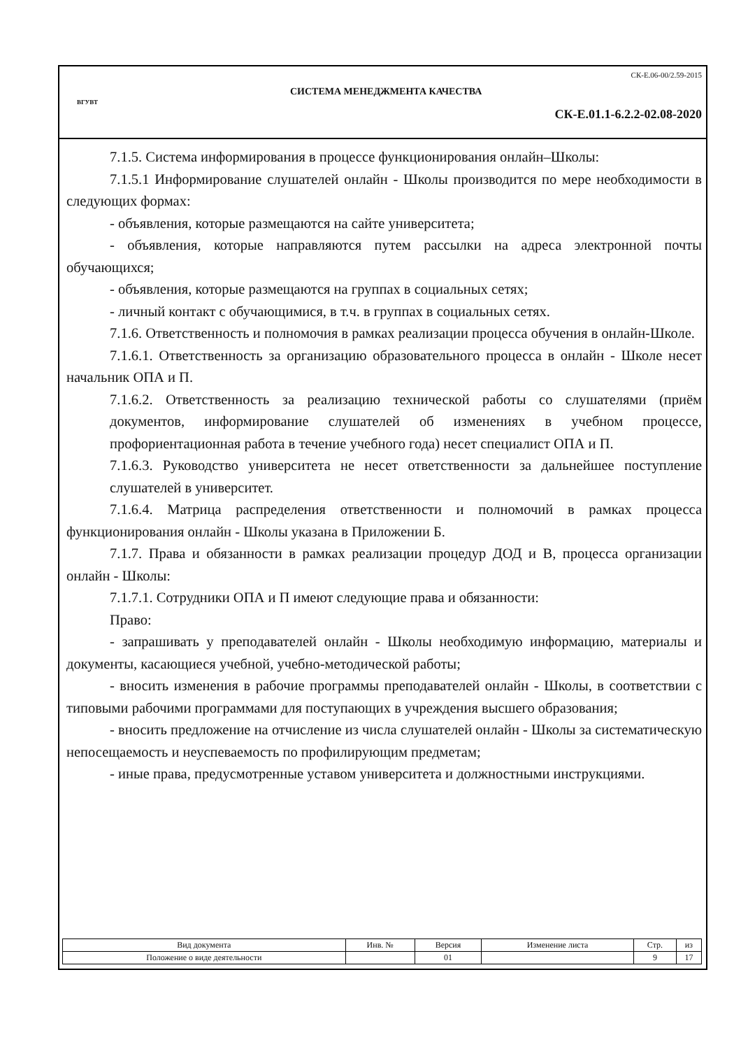ВГУВТ
СК-Е.06-00/2.59-2015
СИСТЕМА МЕНЕДЖМЕНТА КАЧЕСТВА
СК-Е.01.1-6.2.2-02.08-2020
7.1.5. Система информирования в процессе функционирования онлайн–Школы:
7.1.5.1 Информирование слушателей онлайн - Школы производится по мере необходимости в следующих формах:
- объявления, которые размещаются на сайте университета;
- объявления, которые направляются путем рассылки на адреса электронной почты обучающихся;
- объявления, которые размещаются на группах в социальных сетях;
- личный контакт с обучающимися, в т.ч. в группах в социальных сетях.
7.1.6. Ответственность и полномочия в рамках реализации процесса обучения в онлайн-Школе.
7.1.6.1. Ответственность за организацию образовательного процесса в онлайн - Школе несет начальник ОПА и П.
7.1.6.2. Ответственность за реализацию технической работы со слушателями (приём документов, информирование слушателей об изменениях в учебном процессе, профориентационная работа в течение учебного года) несет специалист ОПА и П.
7.1.6.3. Руководство университета не несет ответственности за дальнейшее поступление слушателей в университет.
7.1.6.4. Матрица распределения ответственности и полномочий в рамках процесса функционирования онлайн - Школы указана в Приложении Б.
7.1.7. Права и обязанности в рамках реализации процедур ДОД и В, процесса организации онлайн - Школы:
7.1.7.1. Сотрудники ОПА и П имеют следующие права и обязанности:
Право:
- запрашивать у преподавателей онлайн - Школы необходимую информацию, материалы и документы, касающиеся учебной, учебно-методической работы;
- вносить изменения в рабочие программы преподавателей онлайн - Школы, в соответствии с типовыми рабочими программами для поступающих в учреждения высшего образования;
- вносить предложение на отчисление из числа слушателей онлайн - Школы за систематическую непосещаемость и неуспеваемость по профилирующим предметам;
- иные права, предусмотренные уставом университета и должностными инструкциями.
| Вид документа | Инв. № | Версия | Изменение листа | Стр. | из |
| --- | --- | --- | --- | --- | --- |
| Положение о виде деятельности | | 01 | | 9 | 17 |